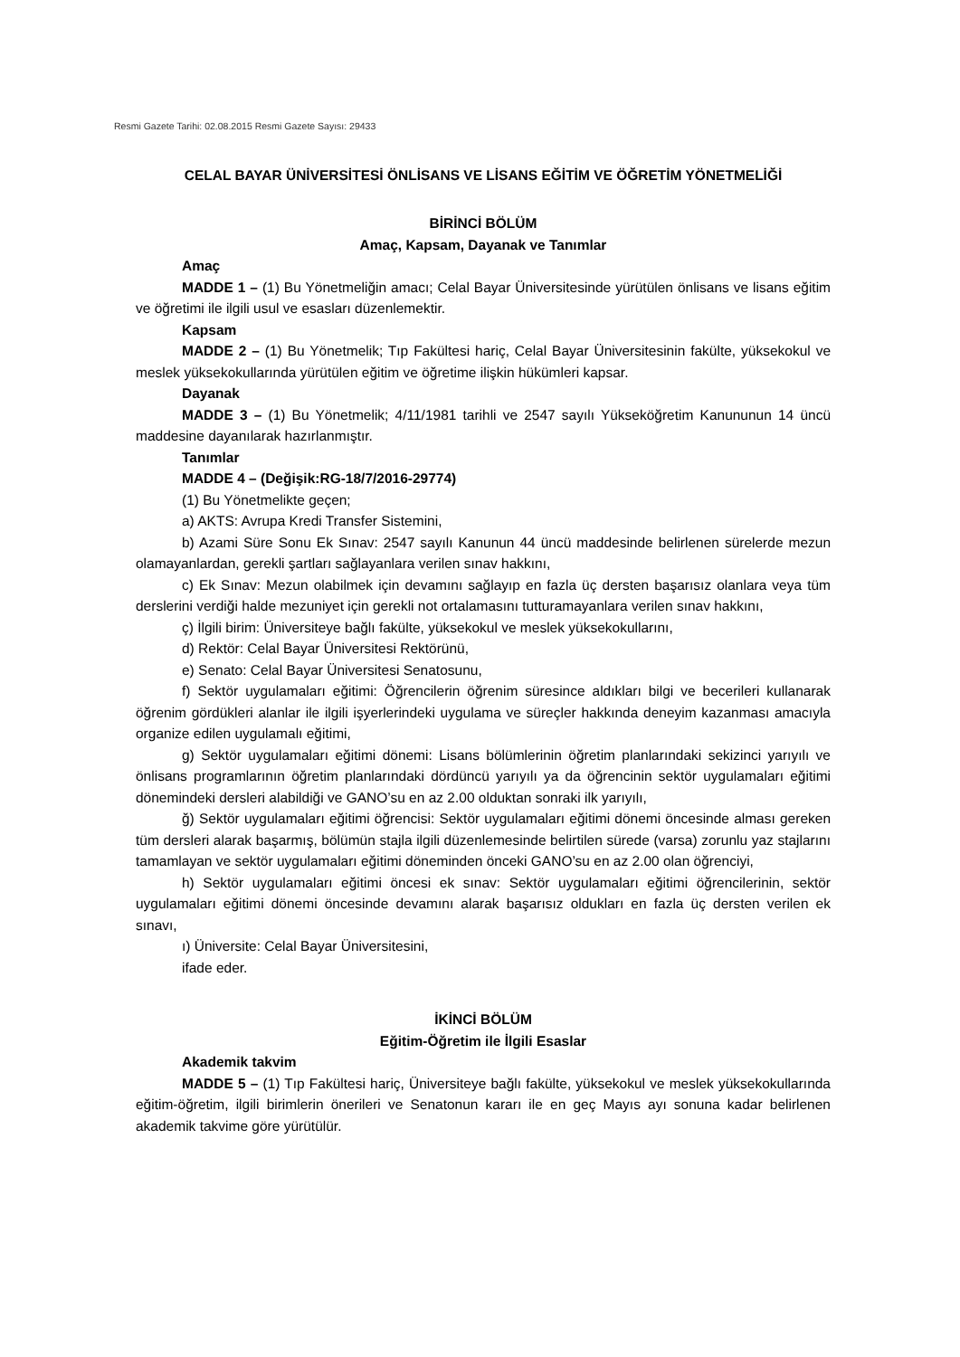Resmi Gazete Tarihi: 02.08.2015 Resmi Gazete Sayısı: 29433
CELAL BAYAR ÜNİVERSİTESİ ÖNLİSANS VE LİSANS EĞİTİM VE ÖĞRETİM YÖNETMELİĞİ
BİRİNCİ BÖLÜM
Amaç, Kapsam, Dayanak ve Tanımlar
Amaç
MADDE 1 – (1) Bu Yönetmeliğin amacı; Celal Bayar Üniversitesinde yürütülen önlisans ve lisans eğitim ve öğretimi ile ilgili usul ve esasları düzenlemektir.
Kapsam
MADDE 2 – (1) Bu Yönetmelik; Tıp Fakültesi hariç, Celal Bayar Üniversitesinin fakülte, yüksekokul ve meslek yüksekokullarında yürütülen eğitim ve öğretime ilişkin hükümleri kapsar.
Dayanak
MADDE 3 – (1) Bu Yönetmelik; 4/11/1981 tarihli ve 2547 sayılı Yükseköğretim Kanununun 14 üncü maddesine dayanılarak hazırlanmıştır.
Tanımlar
MADDE 4 – (Değişik:RG-18/7/2016-29774)
(1) Bu Yönetmelikte geçen;
a) AKTS: Avrupa Kredi Transfer Sistemini,
b) Azami Süre Sonu Ek Sınav: 2547 sayılı Kanunun 44 üncü maddesinde belirlenen sürelerde mezun olamayanlardan, gerekli şartları sağlayanlara verilen sınav hakkını,
c) Ek Sınav: Mezun olabilmek için devamını sağlayıp en fazla üç dersten başarısız olanlara veya tüm derslerini verdiği halde mezuniyet için gerekli not ortalamasını tutturamayanlara verilen sınav hakkını,
ç) İlgili birim: Üniversiteye bağlı fakülte, yüksekokul ve meslek yüksekokullarını,
d) Rektör: Celal Bayar Üniversitesi Rektörünü,
e) Senato: Celal Bayar Üniversitesi Senatosunu,
f) Sektör uygulamaları eğitimi: Öğrencilerin öğrenim süresince aldıkları bilgi ve becerileri kullanarak öğrenim gördükleri alanlar ile ilgili işyerlerindeki uygulama ve süreçler hakkında deneyim kazanması amacıyla organize edilen uygulamalı eğitimi,
g) Sektör uygulamaları eğitimi dönemi: Lisans bölümlerinin öğretim planlarındaki sekizinci yarıyılı ve önlisans programlarının öğretim planlarındaki dördüncü yarıyılı ya da öğrencinin sektör uygulamaları eğitimi dönemindeki dersleri alabildiği ve GANO’su en az 2.00 olduktan sonraki ilk yarıyılı,
ğ) Sektör uygulamaları eğitimi öğrencisi: Sektör uygulamaları eğitimi dönemi öncesinde alması gereken tüm dersleri alarak başarmış, bölümün stajla ilgili düzenlemesinde belirtilen sürede (varsa) zorunlu yaz stajlarını tamamlayan ve sektör uygulamaları eğitimi döneminden önceki GANO’su en az 2.00 olan öğrenciyi,
h) Sektör uygulamaları eğitimi öncesi ek sınav: Sektör uygulamaları eğitimi öğrencilerinin, sektör uygulamaları eğitimi dönemi öncesinde devamını alarak başarısız oldukları en fazla üç dersten verilen ek sınavı,
ı) Üniversite: Celal Bayar Üniversitesini,
ifade eder.
İKİNCİ BÖLÜM
Eğitim-Öğretim ile İlgili Esaslar
Akademik takvim
MADDE 5 – (1) Tıp Fakültesi hariç, Üniversiteye bağlı fakülte, yüksekokul ve meslek yüksekokullarında eğitim-öğretim, ilgili birimlerin önerileri ve Senatonun kararı ile en geç Mayıs ayı sonuna kadar belirlenen akademik takvime göre yürütülür.